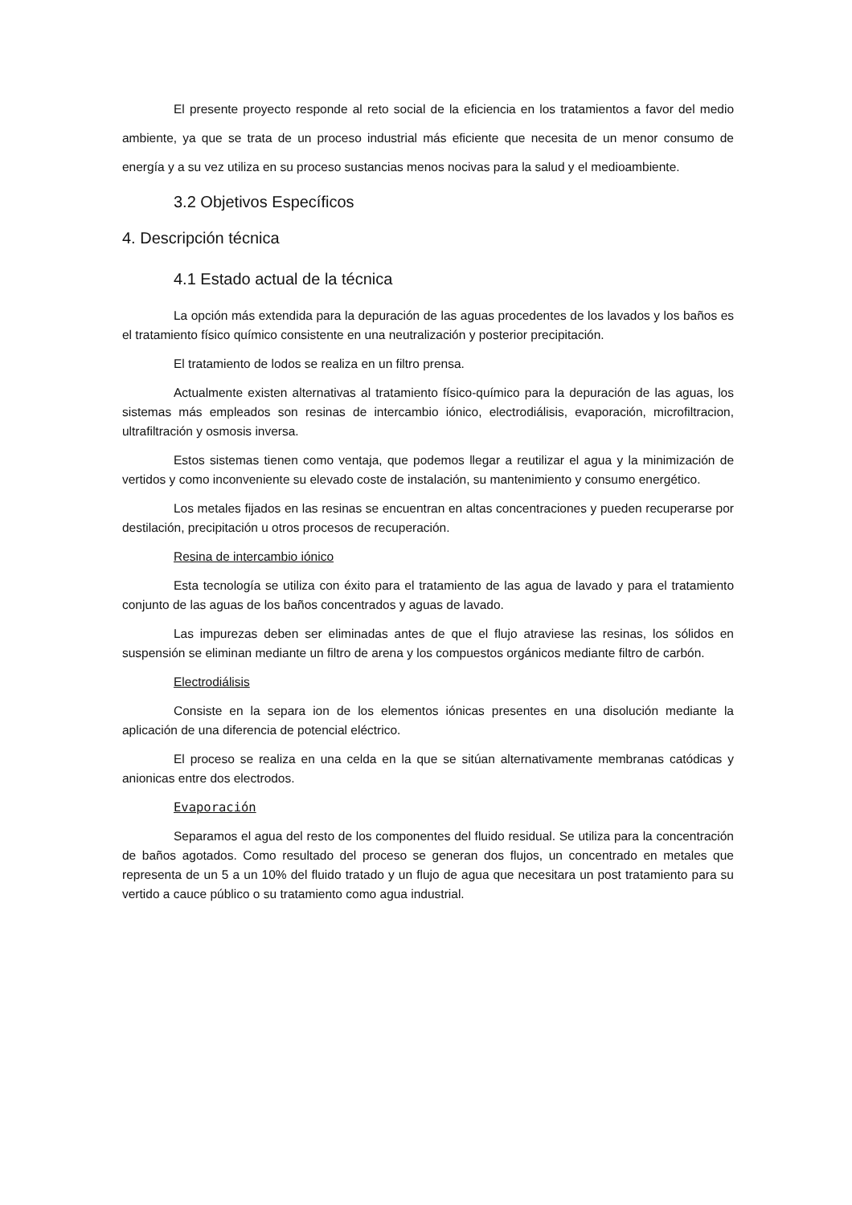El presente proyecto responde al reto social de la eficiencia en los tratamientos a favor del medio ambiente, ya que se trata de un proceso industrial más eficiente que necesita de un menor consumo de energía y a su vez utiliza en su proceso sustancias menos nocivas para la salud y el medioambiente.
3.2 Objetivos Específicos
4. Descripción técnica
4.1 Estado actual de la técnica
La opción más extendida para la depuración de las aguas procedentes de los lavados y los baños es el tratamiento físico químico consistente en una neutralización y posterior precipitación.
El tratamiento de lodos se realiza en un filtro prensa.
Actualmente existen alternativas al tratamiento físico-químico para la depuración de las aguas, los sistemas más empleados son resinas de intercambio iónico, electrodiálisis, evaporación, microfiltracion, ultrafiltración y osmosis inversa.
Estos sistemas tienen como ventaja, que podemos llegar a reutilizar el agua y la minimización de vertidos y como inconveniente su elevado coste de instalación, su mantenimiento y consumo energético.
Los metales fijados en las resinas se encuentran en altas concentraciones y pueden recuperarse por destilación, precipitación u otros procesos de recuperación.
Resina de intercambio iónico
Esta tecnología se utiliza con éxito para el tratamiento de las agua de lavado y para el tratamiento conjunto de las aguas de los baños concentrados y aguas de lavado.
Las impurezas deben ser eliminadas antes de que el flujo atraviese las resinas, los sólidos en suspensión se eliminan mediante un filtro de arena y los compuestos orgánicos mediante filtro de carbón.
Electrodiálisis
Consiste en la separa ion de los elementos iónicas presentes en una disolución mediante la aplicación de una diferencia de potencial eléctrico.
El proceso se realiza en una celda en la que se sitúan alternativamente membranas catódicas y anionicas entre dos electrodos.
Evaporación
Separamos el agua del resto de los componentes del fluido residual. Se utiliza para la concentración de baños agotados. Como resultado del proceso se generan dos flujos, un concentrado en metales que representa de un 5 a un 10% del fluido tratado y un flujo de agua que necesitara un post tratamiento para su vertido a cauce público o su tratamiento como agua industrial.